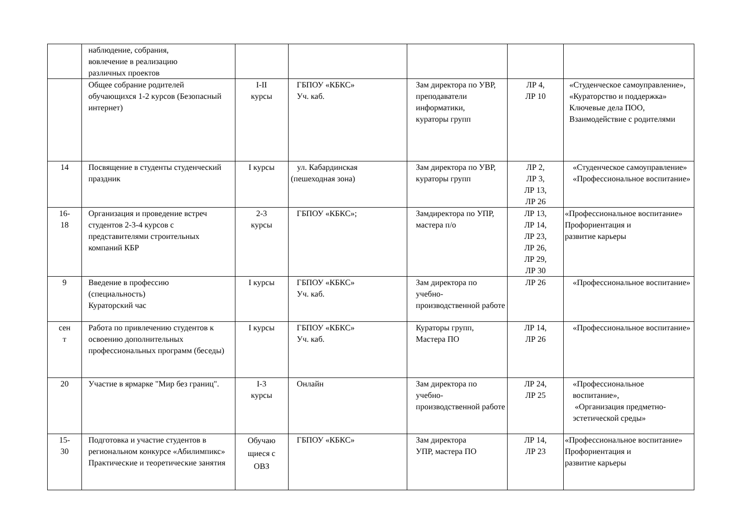| | наблюдение, собрания, вовлечение в реализацию различных проектов | | | | | |
| | Общее собрание родителей обучающихся 1-2 курсов (Безопасный интернет) | I-II курсы | ГБПОУ «КБКС» Уч. каб. | Зам директора по УВР, преподаватели информатики, кураторы групп | ЛР 4, ЛР 10 | «Студенческое самоуправление», «Кураторство и поддержка» Ключевые дела ПОО, Взаимодействие с родителями |
| 14 | Посвящение в студенты студенческий праздник | I курсы | ул. Кабардинская (пешеходная зона) | Зам директора по УВР, кураторы групп | ЛР 2, ЛР 3, ЛР 13, ЛР 26 | «Студенческое самоуправление» «Профессиональное воспитание» |
| 16- 18 | Организация и проведение встреч студентов 2-3-4 курсов с представителями строительных компаний КБР | 2-3 курсы | ГБПОУ «КБКС»; | Замдиректора по УПР, мастера п/о | ЛР 13, ЛР 14, ЛР 23, ЛР 26, ЛР 29, ЛР 30 | «Профессиональное воспитание» Профориентация и развитие карьеры |
| 9 | Введение в профессию (специальность) Кураторский час | I курсы | ГБПОУ «КБКС» Уч. каб. | Зам директора по учебно-производственной работе | ЛР 26 | «Профессиональное воспитание» |
| сен т | Работа по привлечению студентов к освоению дополнительных профессиональных программ (беседы) | I курсы | ГБПОУ «КБКС» Уч. каб. | Кураторы групп, Мастера ПО | ЛР 14, ЛР 26 | «Профессиональное воспитание» |
| 20 | Участие в ярмарке "Мир без границ". | I-3 курсы | Онлайн | Зам директора по учебно-производственной работе | ЛР 24, ЛР 25 | «Профессиональное воспитание», «Организация предметно-эстетической среды» |
| 15- 30 | Подготовка и участие студентов в региональном конкурсе «Абилимпикс» Практические и теоретические занятия | Обучаю щиеся с ОВЗ | ГБПОУ «КБКС» | Зам директора УПР, мастера ПО | ЛР 14, ЛР 23 | «Профессиональное воспитание» Профориентация и развитие карьеры |